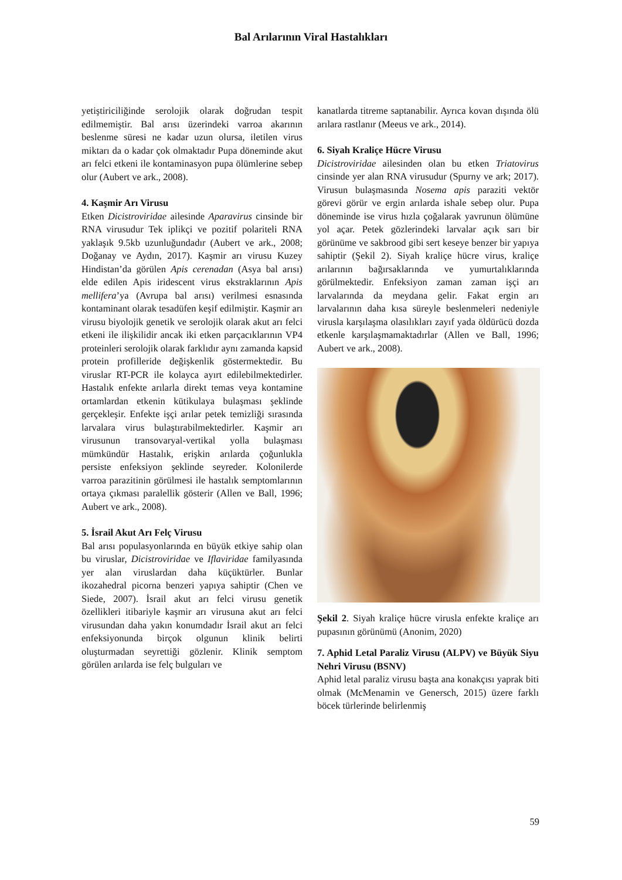Bal Arılarının Viral Hastalıkları
yetiştiriciliğinde serolojik olarak doğrudan tespit edilmemiştir. Bal arısı üzerindeki varroa akarının beslenme süresi ne kadar uzun olursa, iletilen virus miktarı da o kadar çok olmaktadır Pupa döneminde akut arı felci etkeni ile kontaminasyon pupa ölümlerine sebep olur (Aubert ve ark., 2008).
4. Kaşmir Arı Virusu
Etken Dicistroviridae ailesinde Aparavirus cinsinde bir RNA virusudur Tek iplikçi ve pozitif polariteli RNA yaklaşık 9.5kb uzunluğundadır (Aubert ve ark., 2008; Doğanay ve Aydın, 2017). Kaşmir arı virusu Kuzey Hindistan’da görülen Apis cerenadan (Asya bal arısı) elde edilen Apis iridescent virus ekstraklarının Apis mellifera’ya (Avrupa bal arısı) verilmesi esnasında kontaminant olarak tesadüfen keşif edilmiştir. Kaşmir arı virusu biyolojik genetik ve serolojik olarak akut arı felci etkeni ile ilişkilidir ancak iki etken parçacıklarının VP4 proteinleri serolojik olarak farklıdır aynı zamanda kapsid protein profilleride değişkenlik göstermektedir. Bu viruslar RT-PCR ile kolayca ayırt edilebilmektedirler. Hastalık enfekte arılarla direkt temas veya kontamine ortamlardan etkenin kütikulaya bulaşması şeklinde gerçekleşir. Enfekte işçi arılar petek temizliği sırasında larvalara virus bulaştırabilmektedirler. Kaşmir arı virusunun transovaryal-vertikal yolla bulaşması mümkündür Hastalık, erişkin arılarda çoğunlukla persiste enfeksiyon şeklinde seyreder. Kolonilerde varroa parazitinin görülmesi ile hastalık semptomlarının ortaya çıkması paralellik gösterir (Allen ve Ball, 1996; Aubert ve ark., 2008).
5. İsrail Akut Arı Felç Virusu
Bal arısı populasyonlarında en büyük etkiye sahip olan bu viruslar, Dicistroviridae ve Iflaviridae familyasında yer alan viruslardan daha küçüktürler. Bunlar ikozahedral picorna benzeri yapıya sahiptir (Chen ve Siede, 2007). İsrail akut arı felci virusu genetik özellikleri itibariyle kaşmir arı virusuna akut arı felci virusundan daha yakın konumdadır İsrail akut arı felci enfeksiyonunda birçok olgunun klinik belirti oluşturmadan seyrettiği gözlenir. Klinik semptom görülen arılarda ise felç bulguları ve
kanatlarda titreme saptanabilir. Ayrıca kovan dışında ölü arılara rastlanır (Meeus ve ark., 2014).
6. Siyah Kraliçe Hücre Virusu
Dicistroviridae ailesinden olan bu etken Triatovirus cinsinde yer alan RNA virusudur (Spurny ve ark; 2017). Virusun bulaşmasında Nosema apis paraziti vektör görevi görür ve ergin arılarda ishale sebep olur. Pupa döneminde ise virus hızla çoğalarak yavrunun ölümüne yol açar. Petek gözlerindeki larvalar açık sarı bir görünüme ve sakbrood gibi sert keseye benzer bir yapıya sahiptir (Şekil 2). Siyah kraliçe hücre virus, kraliçe arılarının bağırsaklarında ve yumurtalıklarında görülmektedir. Enfeksiyon zaman zaman işçi arı larvalarında da meydana gelir. Fakat ergin arı larvalarının daha kısa süreyle beslenmeleri nedeniyle virusla karşılaşma olasılıkları zayıf yada öldürücü dozda etkenle karşılaşmamaktadırlar (Allen ve Ball, 1996; Aubert ve ark., 2008).
Şekil 2. Siyah kraliçe hücre virusla enfekte kraliçe arı pupasının görünümü (Anonim, 2020)
7. Aphid Letal Paraliz Virusu (ALPV) ve Büyük Siyu Nehri Virusu (BSNV)
Aphid letal paraliz virusu başta ana konakçısı yaprak biti olmak (McMenamin ve Genersch, 2015) üzere farklı böcek türlerinde belirlenmiş
59